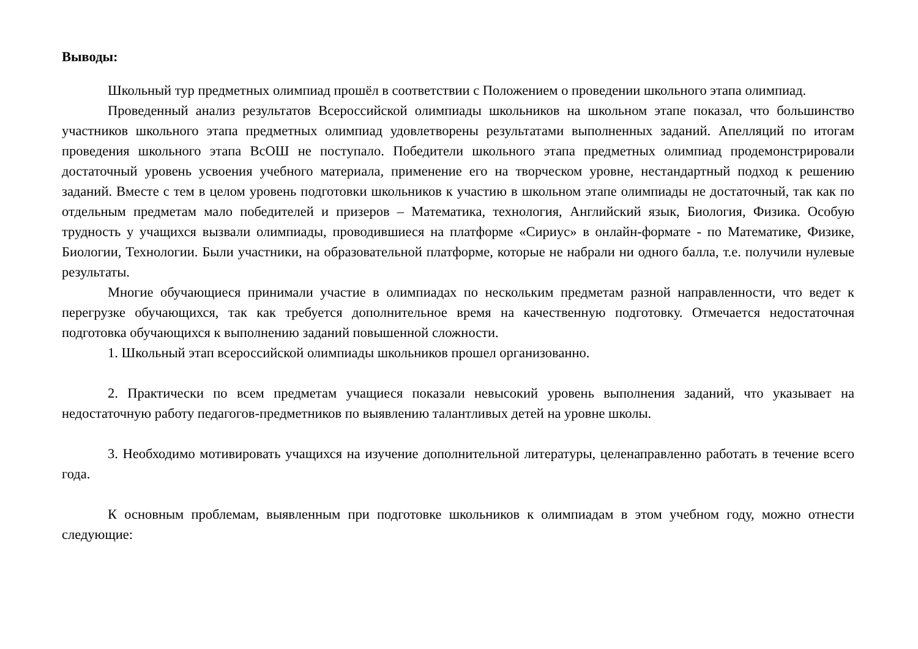Выводы:
Школьный тур предметных олимпиад прошёл в соответствии с Положением о проведении школьного этапа олимпиад.
Проведенный анализ результатов Всероссийской олимпиады школьников на школьном этапе показал, что большинство участников школьного этапа предметных олимпиад удовлетворены результатами выполненных заданий. Апелляций по итогам проведения школьного этапа ВсОШ не поступало. Победители школьного этапа предметных олимпиад продемонстрировали достаточный уровень усвоения учебного материала, применение его на творческом уровне, нестандартный подход к решению заданий. Вместе с тем в целом уровень подготовки школьников к участию в школьном этапе олимпиады не достаточный, так как по отдельным предметам мало победителей и призеров – Математика, технология, Английский язык, Биология, Физика. Особую трудность у учащихся вызвали олимпиады, проводившиеся на платформе «Сириус» в онлайн-формате - по Математике, Физике, Биологии, Технологии. Были участники, на образовательной платформе, которые не набрали ни одного балла, т.е. получили нулевые результаты.
Многие обучающиеся принимали участие в олимпиадах по нескольким предметам разной направленности, что ведет к перегрузке обучающихся, так как требуется дополнительное время на качественную подготовку. Отмечается недостаточная подготовка обучающихся к выполнению заданий повышенной сложности.
1. Школьный этап всероссийской олимпиады школьников прошел организованно.
2. Практически по всем предметам учащиеся показали невысокий уровень выполнения заданий, что указывает на недостаточную работу педагогов-предметников по выявлению талантливых детей на уровне школы.
3. Необходимо мотивировать учащихся на изучение дополнительной литературы, целенаправленно работать в течение всего года.
К основным проблемам, выявленным при подготовке школьников к олимпиадам в этом учебном году, можно отнести следующие: